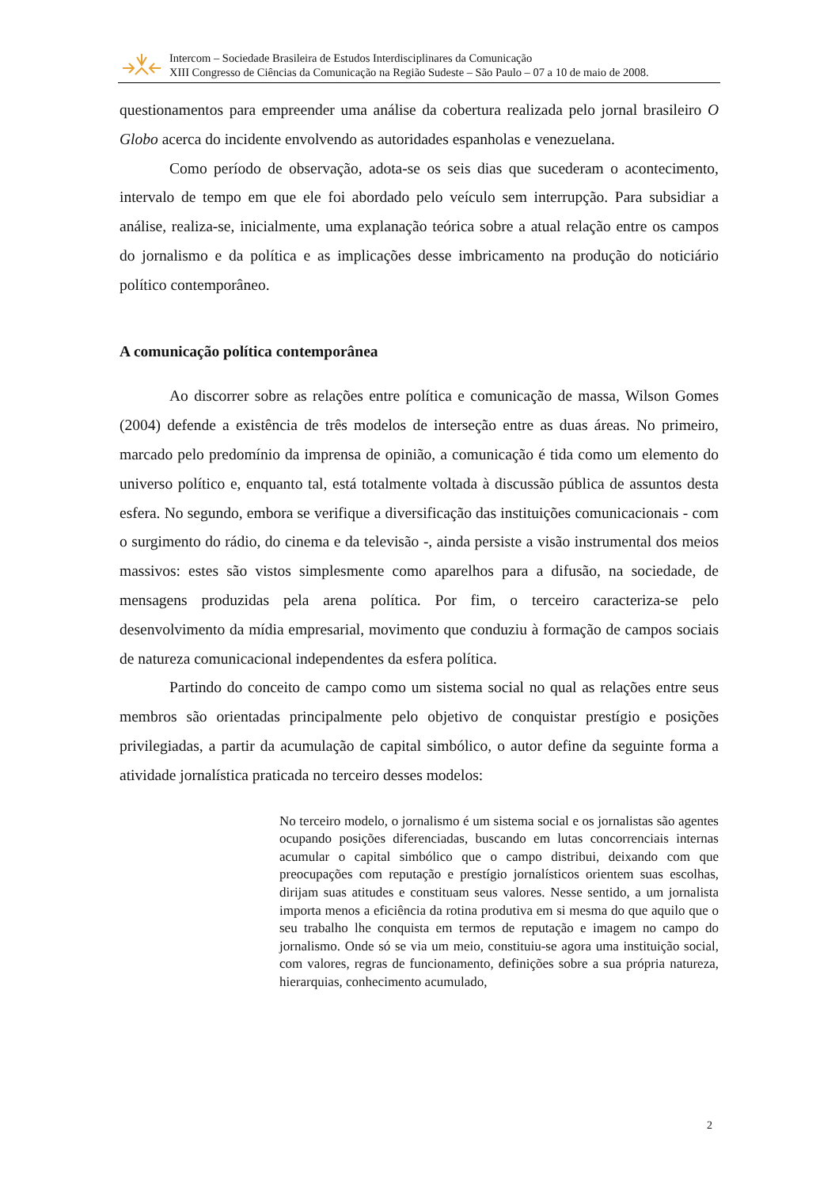Intercom – Sociedade Brasileira de Estudos Interdisciplinares da Comunicação
XIII Congresso de Ciências da Comunicação na Região Sudeste – São Paulo – 07 a 10 de maio de 2008.
questionamentos para empreender uma análise da cobertura realizada pelo jornal brasileiro O Globo acerca do incidente envolvendo as autoridades espanholas e venezuelana.
Como período de observação, adota-se os seis dias que sucederam o acontecimento, intervalo de tempo em que ele foi abordado pelo veículo sem interrupção. Para subsidiar a análise, realiza-se, inicialmente, uma explanação teórica sobre a atual relação entre os campos do jornalismo e da política e as implicações desse imbricamento na produção do noticiário político contemporâneo.
A comunicação política contemporânea
Ao discorrer sobre as relações entre política e comunicação de massa, Wilson Gomes (2004) defende a existência de três modelos de interseção entre as duas áreas. No primeiro, marcado pelo predomínio da imprensa de opinião, a comunicação é tida como um elemento do universo político e, enquanto tal, está totalmente voltada à discussão pública de assuntos desta esfera. No segundo, embora se verifique a diversificação das instituições comunicacionais - com o surgimento do rádio, do cinema e da televisão -, ainda persiste a visão instrumental dos meios massivos: estes são vistos simplesmente como aparelhos para a difusão, na sociedade, de mensagens produzidas pela arena política. Por fim, o terceiro caracteriza-se pelo desenvolvimento da mídia empresarial, movimento que conduziu à formação de campos sociais de natureza comunicacional independentes da esfera política.
Partindo do conceito de campo como um sistema social no qual as relações entre seus membros são orientadas principalmente pelo objetivo de conquistar prestígio e posições privilegiadas, a partir da acumulação de capital simbólico, o autor define da seguinte forma a atividade jornalística praticada no terceiro desses modelos:
No terceiro modelo, o jornalismo é um sistema social e os jornalistas são agentes ocupando posições diferenciadas, buscando em lutas concorrenciais internas acumular o capital simbólico que o campo distribui, deixando com que preocupações com reputação e prestígio jornalísticos orientem suas escolhas, dirijam suas atitudes e constituam seus valores. Nesse sentido, a um jornalista importa menos a eficiência da rotina produtiva em si mesma do que aquilo que o seu trabalho lhe conquista em termos de reputação e imagem no campo do jornalismo. Onde só se via um meio, constituiu-se agora uma instituição social, com valores, regras de funcionamento, definições sobre a sua própria natureza, hierarquias, conhecimento acumulado,
2